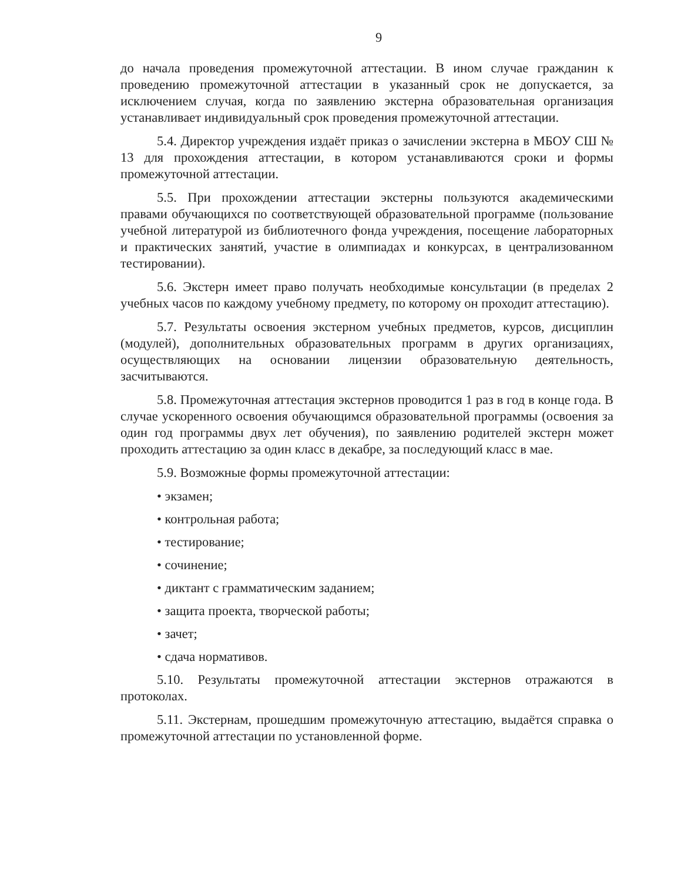9
до начала проведения промежуточной аттестации. В ином случае гражданин к проведению промежуточной аттестации в указанный срок не допускается, за исключением случая, когда по заявлению экстерна образовательная организация устанавливает индивидуальный срок проведения промежуточной аттестации.
5.4. Директор учреждения издаёт приказ о зачислении экстерна в МБОУ СШ № 13 для прохождения аттестации, в котором устанавливаются сроки и формы промежуточной аттестации.
5.5. При прохождении аттестации экстерны пользуются академическими правами обучающихся по соответствующей образовательной программе (пользование учебной литературой из библиотечного фонда учреждения, посещение лабораторных и практических занятий, участие в олимпиадах и конкурсах, в централизованном тестировании).
5.6. Экстерн имеет право получать необходимые консультации (в пределах 2 учебных часов по каждому учебному предмету, по которому он проходит аттестацию).
5.7. Результаты освоения экстерном учебных предметов, курсов, дисциплин (модулей), дополнительных образовательных программ в других организациях, осуществляющих на основании лицензии образовательную деятельность, засчитываются.
5.8. Промежуточная аттестация экстернов проводится 1 раз в год в конце года. В случае ускоренного освоения обучающимся образовательной программы (освоения за один год программы двух лет обучения), по заявлению родителей экстерн может проходить аттестацию за один класс в декабре, за последующий класс в мае.
5.9. Возможные формы промежуточной аттестации:
• экзамен;
• контрольная работа;
• тестирование;
• сочинение;
• диктант с грамматическим заданием;
• защита проекта, творческой работы;
• зачет;
• сдача нормативов.
5.10. Результаты промежуточной аттестации экстернов отражаются в протоколах.
5.11. Экстернам, прошедшим промежуточную аттестацию, выдаётся справка о промежуточной аттестации по установленной форме.